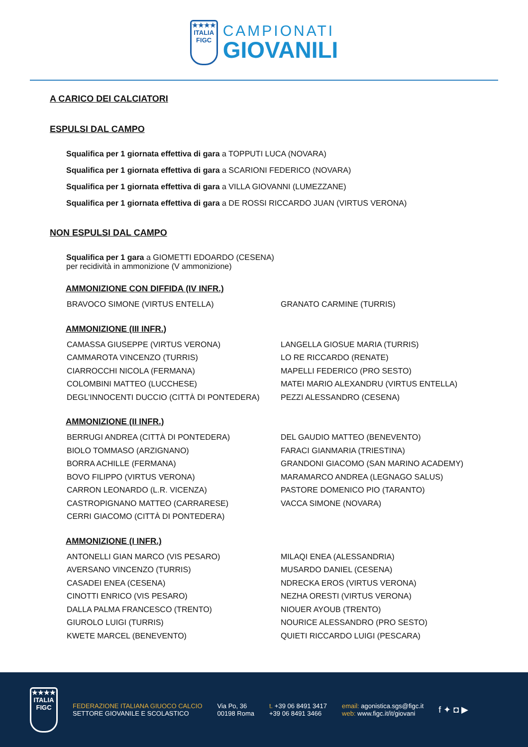★★★★
ITALIA
FIGC
CAMPIONATI
GIOVANILI
A CARICO DEI CALCIATORI
ESPULSI DAL CAMPO
Squalifica per 1 giornata effettiva di gara a TOPPUTI LUCA (NOVARA)
Squalifica per 1 giornata effettiva di gara a SCARIONI FEDERICO (NOVARA)
Squalifica per 1 giornata effettiva di gara a VILLA GIOVANNI (LUMEZZANE)
Squalifica per 1 giornata effettiva di gara a DE ROSSI RICCARDO JUAN (VIRTUS VERONA)
NON ESPULSI DAL CAMPO
Squalifica per 1 gara a GIOMETTI EDOARDO (CESENA)
per recidività in ammonizione (V ammonizione)
AMMONIZIONE CON DIFFIDA (IV INFR.)
BRAVOCO SIMONE (VIRTUS ENTELLA)
GRANATO CARMINE (TURRIS)
AMMONIZIONE (III INFR.)
CAMASSA GIUSEPPE (VIRTUS VERONA)
LANGELLA GIOSUE MARIA (TURRIS)
CAMMAROTA VINCENZO (TURRIS)
LO RE RICCARDO (RENATE)
CIARROCCHI NICOLA (FERMANA)
MAPELLI FEDERICO (PRO SESTO)
COLOMBINI MATTEO (LUCCHESE)
MATEI MARIO ALEXANDRU (VIRTUS ENTELLA)
DEGL’INNOCENTI DUCCIO (CITTÀ DI PONTEDERA)
PEZZI ALESSANDRO (CESENA)
AMMONIZIONE (II INFR.)
BERRUGI ANDREA (CITTÀ DI PONTEDERA)
DEL GAUDIO MATTEO (BENEVENTO)
BIOLO TOMMASO (ARZIGNANO)
FARACI GIANMARIA (TRIESTINA)
BORRA ACHILLE (FERMANA)
GRANDONI GIACOMO (SAN MARINO ACADEMY)
BOVO FILIPPO (VIRTUS VERONA)
MARAMARCO ANDREA (LEGNAGO SALUS)
CARRON LEONARDO (L.R. VICENZA)
PASTORE DOMENICO PIO (TARANTO)
CASTROPIGNANO MATTEO (CARRARESE)
VACCA SIMONE (NOVARA)
CERRI GIACOMO (CITTÀ DI PONTEDERA)
AMMONIZIONE (I INFR.)
ANTONELLI GIAN MARCO (VIS PESARO)
MILAQI ENEA (ALESSANDRIA)
AVERSANO VINCENZO (TURRIS)
MUSARDO DANIEL (CESENA)
CASADEI ENEA (CESENA)
NDRECKA EROS (VIRTUS VERONA)
CINOTTI ENRICO (VIS PESARO)
NEZHA ORESTI (VIRTUS VERONA)
DALLA PALMA FRANCESCO (TRENTO)
NIOUER AYOUB (TRENTO)
GIUROLO LUIGI (TURRIS)
NOURICE ALESSANDRO (PRO SESTO)
KWETE MARCEL (BENEVENTO)
QUIETI RICCARDO LUIGI (PESCARA)
★★★★
ITALIA
FIGC
FEDERAZIONE ITALIANA GIUOCO CALCIO
SETTORE GIOVANILE E SCOLASTICO
Via Po, 36
00198 Roma
t. +39 06 8491 3417
+39 06 8491 3466
email: agonistica.sgs@figc.it
web: www.figc.it/it/giovani
f ✦ ◘ ▶